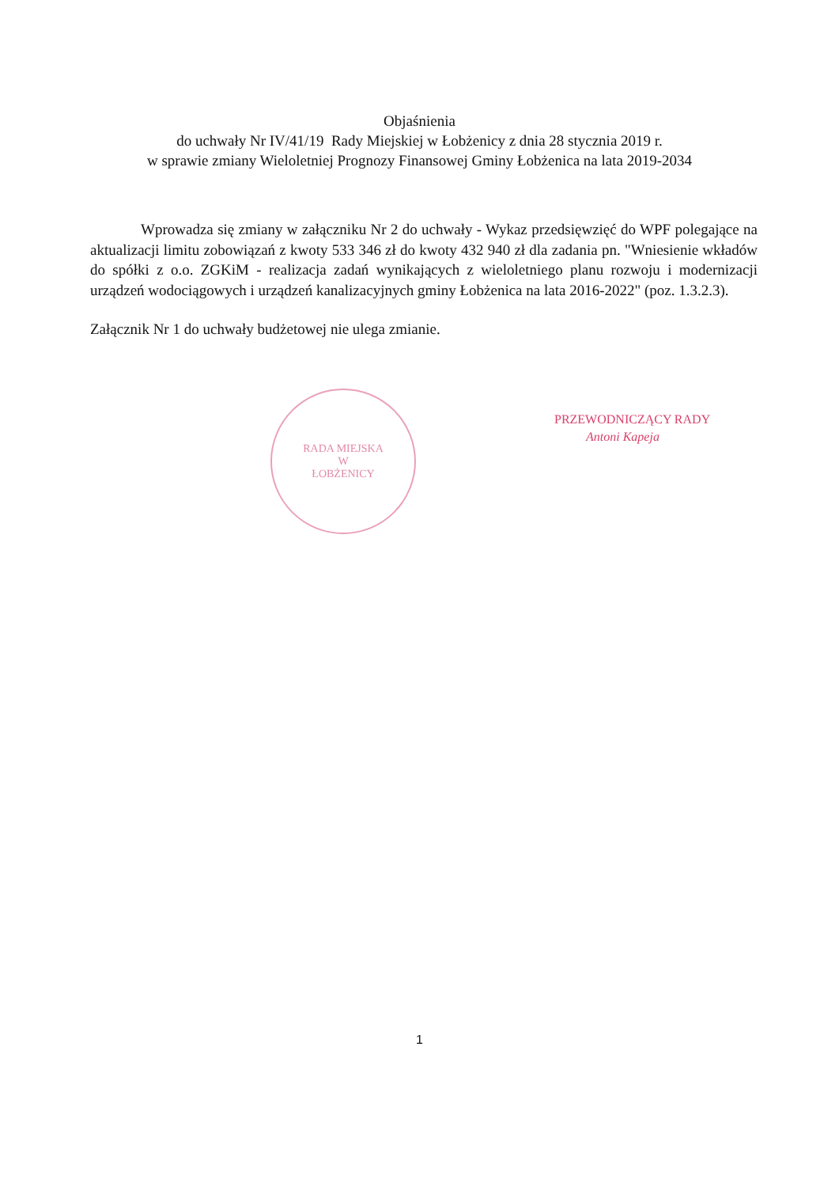Objaśnienia
do uchwały Nr IV/41/19 Rady Miejskiej w Łobżenicy z dnia 28 stycznia 2019 r.
w sprawie zmiany Wieloletniej Prognozy Finansowej Gminy Łobżenica na lata 2019-2034
Wprowadza się zmiany w załączniku Nr 2 do uchwały - Wykaz przedsięwzięć do WPF polegające na aktualizacji limitu zobowiązań z kwoty 533 346 zł do kwoty 432 940 zł dla zadania pn. "Wniesienie wkładów do spółki z o.o. ZGKiM - realizacja zadań wynikających z wieloletniego planu rozwoju i modernizacji urządzeń wodociągowych i urządzeń kanalizacyjnych gminy Łobżenica na lata 2016-2022" (poz. 1.3.2.3).
Załącznik Nr 1 do uchwały budżetowej nie ulega zmianie.
RADA MIEJSKA
W
ŁOBŻENICY
PRZEWODNICZĄCY RADY
Antoni Kapeja
1